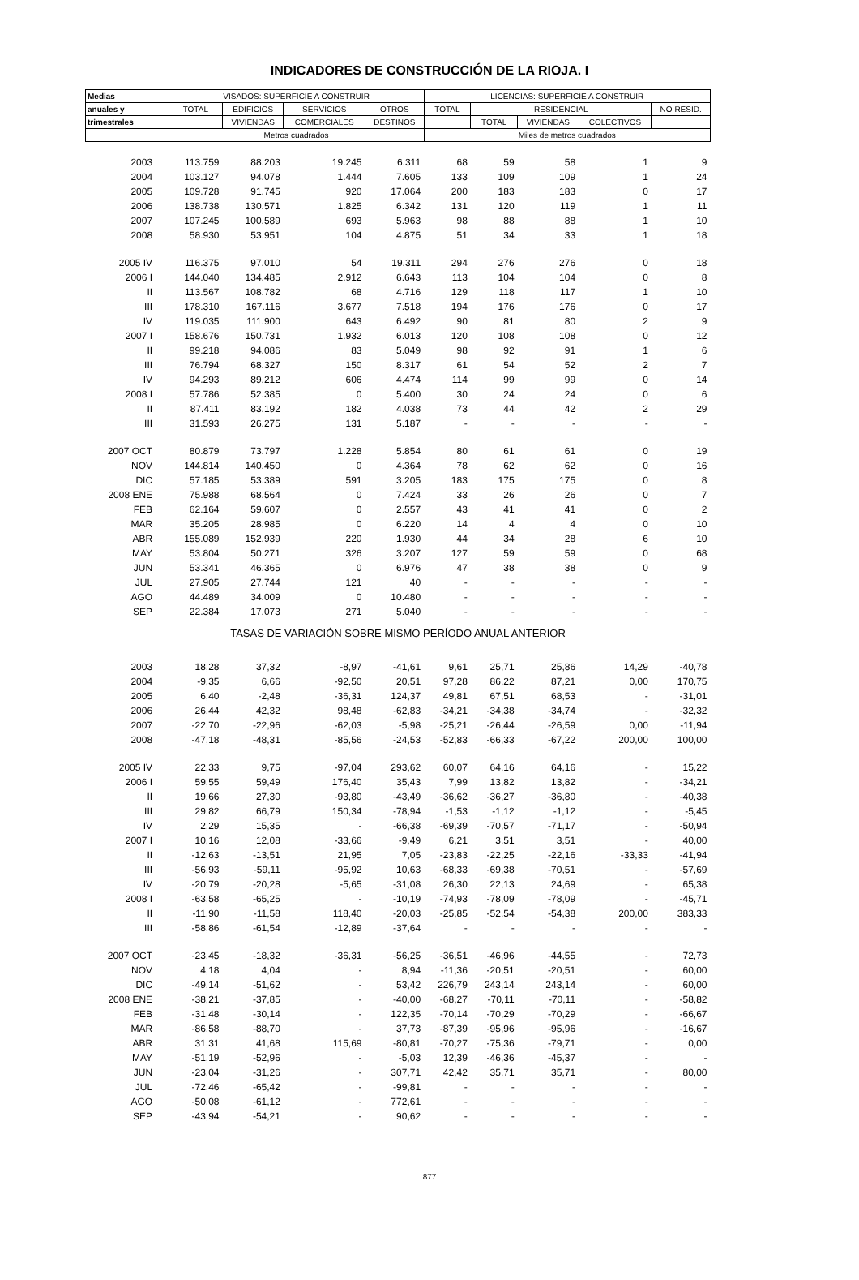INDICADORES DE CONSTRUCCIÓN DE LA RIOJA. I
| Medias | VISADOS: SUPERFICIE A CONSTRUIR | | | | LICENCIAS: SUPERFICIE A CONSTRUIR | | | | |
| --- | --- | --- | --- | --- | --- | --- | --- | --- | --- |
| anuales y | TOTAL | EDIFICIOS | SERVICIOS | OTROS | TOTAL | RESIDENCIAL | | | NO RESID. |
| trimestrales | | VIVIENDAS | COMERCIALES | DESTINOS | | TOTAL | VIVIENDAS | COLECTIVOS | |
| | Metros cuadrados | | | | Miles de metros cuadrados | | | | |
| 2003 | 113.759 | 88.203 | 19.245 | 6.311 | 68 | 59 | 58 | 1 | 9 |
| 2004 | 103.127 | 94.078 | 1.444 | 7.605 | 133 | 109 | 109 | 1 | 24 |
| 2005 | 109.728 | 91.745 | 920 | 17.064 | 200 | 183 | 183 | 0 | 17 |
| 2006 | 138.738 | 130.571 | 1.825 | 6.342 | 131 | 120 | 119 | 1 | 11 |
| 2007 | 107.245 | 100.589 | 693 | 5.963 | 98 | 88 | 88 | 1 | 10 |
| 2008 | 58.930 | 53.951 | 104 | 4.875 | 51 | 34 | 33 | 1 | 18 |
| 2005 IV | 116.375 | 97.010 | 54 | 19.311 | 294 | 276 | 276 | 0 | 18 |
| 2006 I | 144.040 | 134.485 | 2.912 | 6.643 | 113 | 104 | 104 | 0 | 8 |
| II | 113.567 | 108.782 | 68 | 4.716 | 129 | 118 | 117 | 1 | 10 |
| III | 178.310 | 167.116 | 3.677 | 7.518 | 194 | 176 | 176 | 0 | 17 |
| IV | 119.035 | 111.900 | 643 | 6.492 | 90 | 81 | 80 | 2 | 9 |
| 2007 I | 158.676 | 150.731 | 1.932 | 6.013 | 120 | 108 | 108 | 0 | 12 |
| II | 99.218 | 94.086 | 83 | 5.049 | 98 | 92 | 91 | 1 | 6 |
| III | 76.794 | 68.327 | 150 | 8.317 | 61 | 54 | 52 | 2 | 7 |
| IV | 94.293 | 89.212 | 606 | 4.474 | 114 | 99 | 99 | 0 | 14 |
| 2008 I | 57.786 | 52.385 | 0 | 5.400 | 30 | 24 | 24 | 0 | 6 |
| II | 87.411 | 83.192 | 182 | 4.038 | 73 | 44 | 42 | 2 | 29 |
| III | 31.593 | 26.275 | 131 | 5.187 | - | - | - | - | - |
| 2007 OCT | 80.879 | 73.797 | 1.228 | 5.854 | 80 | 61 | 61 | 0 | 19 |
| NOV | 144.814 | 140.450 | 0 | 4.364 | 78 | 62 | 62 | 0 | 16 |
| DIC | 57.185 | 53.389 | 591 | 3.205 | 183 | 175 | 175 | 0 | 8 |
| 2008 ENE | 75.988 | 68.564 | 0 | 7.424 | 33 | 26 | 26 | 0 | 7 |
| FEB | 62.164 | 59.607 | 0 | 2.557 | 43 | 41 | 41 | 0 | 2 |
| MAR | 35.205 | 28.985 | 0 | 6.220 | 14 | 4 | 4 | 0 | 10 |
| ABR | 155.089 | 152.939 | 220 | 1.930 | 44 | 34 | 28 | 6 | 10 |
| MAY | 53.804 | 50.271 | 326 | 3.207 | 127 | 59 | 59 | 0 | 68 |
| JUN | 53.341 | 46.365 | 0 | 6.976 | 47 | 38 | 38 | 0 | 9 |
| JUL | 27.905 | 27.744 | 121 | 40 | - | - | - | - | - |
| AGO | 44.489 | 34.009 | 0 | 10.480 | - | - | - | - | - |
| SEP | 22.384 | 17.073 | 271 | 5.040 | - | - | - | - | - |
| TASAS DE VARIACIÓN SOBRE MISMO PERÍODO ANUAL ANTERIOR | | | | | | | | | |
| 2003 | 18,28 | 37,32 | -8,97 | -41,61 | 9,61 | 25,71 | 25,86 | 14,29 | -40,78 |
| 2004 | -9,35 | 6,66 | -92,50 | 20,51 | 97,28 | 86,22 | 87,21 | 0,00 | 170,75 |
| 2005 | 6,40 | -2,48 | -36,31 | 124,37 | 49,81 | 67,51 | 68,53 | - | -31,01 |
| 2006 | 26,44 | 42,32 | 98,48 | -62,83 | -34,21 | -34,38 | -34,74 | - | -32,32 |
| 2007 | -22,70 | -22,96 | -62,03 | -5,98 | -25,21 | -26,44 | -26,59 | 0,00 | -11,94 |
| 2008 | -47,18 | -48,31 | -85,56 | -24,53 | -52,83 | -66,33 | -67,22 | 200,00 | 100,00 |
| 2005 IV | 22,33 | 9,75 | -97,04 | 293,62 | 60,07 | 64,16 | 64,16 | - | 15,22 |
| 2006 I | 59,55 | 59,49 | 176,40 | 35,43 | 7,99 | 13,82 | 13,82 | - | -34,21 |
| II | 19,66 | 27,30 | -93,80 | -43,49 | -36,62 | -36,27 | -36,80 | - | -40,38 |
| III | 29,82 | 66,79 | 150,34 | -78,94 | -1,53 | -1,12 | -1,12 | - | -5,45 |
| IV | 2,29 | 15,35 | - | -66,38 | -69,39 | -70,57 | -71,17 | - | -50,94 |
| 2007 I | 10,16 | 12,08 | -33,66 | -9,49 | 6,21 | 3,51 | 3,51 | - | 40,00 |
| II | -12,63 | -13,51 | 21,95 | 7,05 | -23,83 | -22,25 | -22,16 | -33,33 | -41,94 |
| III | -56,93 | -59,11 | -95,92 | 10,63 | -68,33 | -69,38 | -70,51 | - | -57,69 |
| IV | -20,79 | -20,28 | -5,65 | -31,08 | 26,30 | 22,13 | 24,69 | - | 65,38 |
| 2008 I | -63,58 | -65,25 | - | -10,19 | -74,93 | -78,09 | -78,09 | - | -45,71 |
| II | -11,90 | -11,58 | 118,40 | -20,03 | -25,85 | -52,54 | -54,38 | 200,00 | 383,33 |
| III | -58,86 | -61,54 | -12,89 | -37,64 | - | - | - | - | - |
| 2007 OCT | -23,45 | -18,32 | -36,31 | -56,25 | -36,51 | -46,96 | -44,55 | - | 72,73 |
| NOV | 4,18 | 4,04 | - | 8,94 | -11,36 | -20,51 | -20,51 | - | 60,00 |
| DIC | -49,14 | -51,62 | - | 53,42 | 226,79 | 243,14 | 243,14 | - | 60,00 |
| 2008 ENE | -38,21 | -37,85 | - | -40,00 | -68,27 | -70,11 | -70,11 | - | -58,82 |
| FEB | -31,48 | -30,14 | - | 122,35 | -70,14 | -70,29 | -70,29 | - | -66,67 |
| MAR | -86,58 | -88,70 | - | 37,73 | -87,39 | -95,96 | -95,96 | - | -16,67 |
| ABR | 31,31 | 41,68 | 115,69 | -80,81 | -70,27 | -75,36 | -79,71 | - | 0,00 |
| MAY | -51,19 | -52,96 | - | -5,03 | 12,39 | -46,36 | -45,37 | - | - |
| JUN | -23,04 | -31,26 | - | 307,71 | 42,42 | 35,71 | 35,71 | - | 80,00 |
| JUL | -72,46 | -65,42 | - | -99,81 | - | - | - | - | - |
| AGO | -50,08 | -61,12 | - | 772,61 | - | - | - | - | - |
| SEP | -43,94 | -54,21 | - | 90,62 | - | - | - | - | - |
877